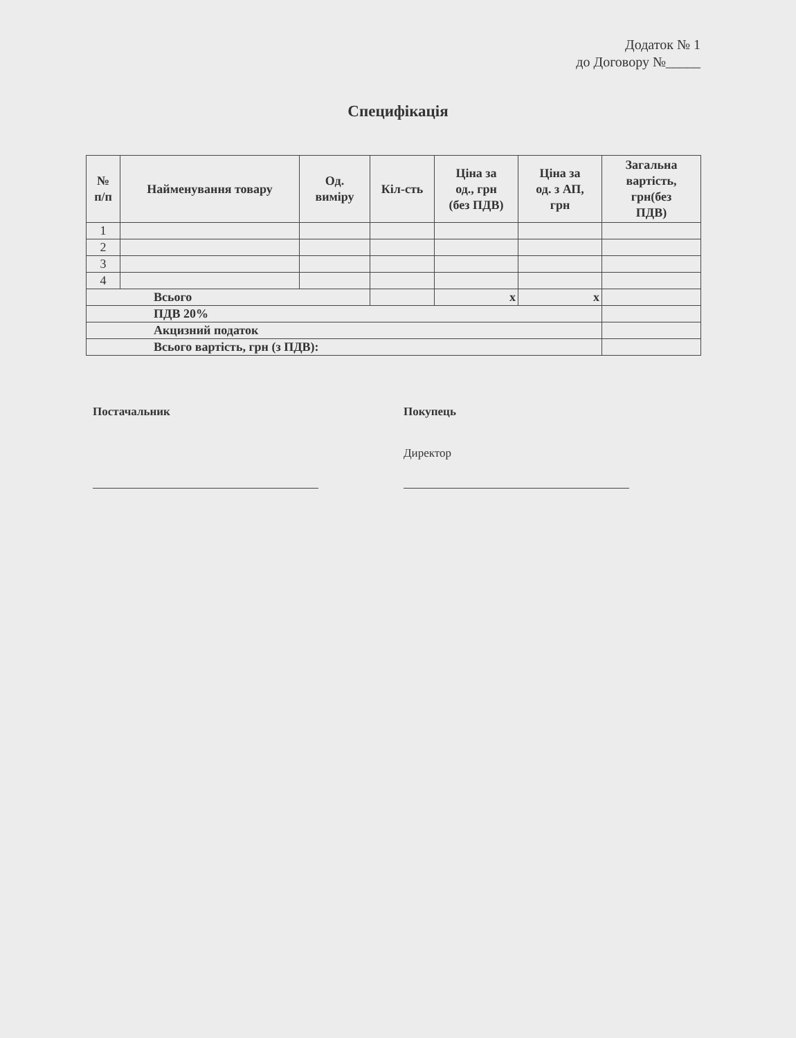Додаток № 1
до Договору №_____
Специфікація
| № п/п | Найменування товару | Од. виміру | Кіл-сть | Ціна за од., грн (без ПДВ) | Ціна за од. з АП, грн | Загальна вартість, грн(без ПДВ) |
| --- | --- | --- | --- | --- | --- | --- |
| 1 | | | | | | |
| 2 | | | | | | |
| 3 | | | | | | |
| 4 | | | | | | |
| Всього | | | | x | x | |
| ПДВ 20% | | | | | | |
| Акцизний податок | | | | | | |
| Всього вартість, грн (з ПДВ): | | | | | | |
Постачальник
Покупець
Директор